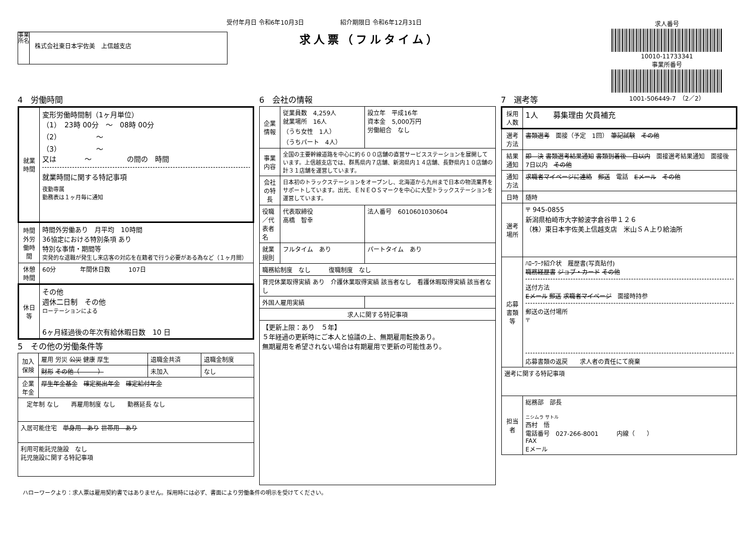受付年月日 令和6年10月3日　　　　　　紹介期限日 令和6年12月31日
求人票（フルタイム）
事業所名
株式会社東日本宇佐美　上信越支店
求人番号
10010-11733341
事業所番号
1001-506449-7　（2／2）
4　労働時間
| 就業時間 | 変形労働時間制（1ヶ月単位） （1） 23時 00分 ～ 08時 00分 （2） ～ （3） ～ 又は ～ の間の 時間 就業時間に関する特記事項 夜勤専属 勤務表は１ヶ月毎に通知 |
| 時間外労働時間 | 時間外労働あり 月平均 10時間 36協定における特別条項 あり 特別な事情・期間等 突発的な退職が発生し来店客の対応を在籍者で行う必要がある為など（１ヶ月間） |
| 休憩時間 | 60分 年間休日数 107日 |
| 休日等 | その他 週休二日制 その他 ローテーションによる 6ヶ月経過後の年次有給休暇日数 10 日 |
5　その他の労働条件等
| 加入保険 | 雇用 労災 公災 健康 厚生 | 退職金共済 | 退職金制度 |
| | 財形 その他（ ） | 未加入 | なし |
| 企業年金 | 厚生年金基金 確定拠出年金 確定給付年金 | | |
| 定年制 なし 再雇用制度 なし 勤務延長 なし | | | |
| 入居可能住宅 単身用 あり 世帯用 あり | | | |
| 利用可能託児施設 なし 託児施設に関する特記事項 | | | |
6　会社の情報
| 企業情報 | 従業員数 4,259人 就業場所 16人 （うち女性 1人） （うちパート 4人） | 設立年 平成16年 資本金 5,000万円 労働組合 なし |
| 事業内容 | 全国の主要幹線道路を中心に約６００店舗の直営サービスステーションを展開しています。上信越支店では、群馬県内７店舗、新潟県内１４店舗、長野県内１０店舗の計３１店舗を運営しています。 | |
| 会社の特長 | 日本初のトラックステーションをオープンし、北海道から九州まで日本の物流業界をサポートしています。出光、ＥＮＥＯＳマークを中心に大型トラックステーションを運営しています。 | |
| 役職／代表者名 | 代表取締役 高橋 智幸 | 法人番号 6010601030604 |
| 就業規則 | フルタイム あり | パートタイム あり |
| 職務給制度 なし 復職制度 なし | | |
| 育児休業取得実績 あり 介護休業取得実績 該当者なし 看護休暇取得実績 該当者なし | | |
| 外国人雇用実績 | | |
| 求人に関する特記事項 | | |
| 【更新上限：あり ５年】 ５年経過の更新時にご本人と協議の上、無期雇用転換あり。 無期雇用を希望されない場合は有期雇用で更新の可能性あり。 | | |
7　選考等
| 採用人数 | 1人 募集理由 欠員補充 |
| 選考方法 | 書類選考 面接（予定 1回） 筆記試験 その他 |
| 結果通知 | 即 決 書類選考結果通知 書類到着後 日以内 面接選考結果通知 面接後 7日以内 その他 |
| 通知方法 | 求職者マイページに連絡 郵送 電話 Eメール その他 |
| 日時 | 随時 |
| 選考場所 | 〒 945-0855 新潟県柏崎市大字鯨波字倉谷甲１２６ （株）東日本宇佐美上信越支店 米山ＳＡ上り給油所 |
| 応募書類等 | ﾊﾛｰﾜｰｸ紹介状 履歴書(写真貼付) 職務経歴書 ジョブ・カード その他 送付方法 Eメール 郵送 求職者マイページ 面接時持参 郵送の送付場所 〒 応募書類の返戻 求人者の責任にて廃棄 |
| 選考に関する特記事項 | |
| 担当者 | 総務部 部長 ニシムラ サトル 西村 悟 電話番号 027-266-8001 内線（ ） FAX Eメール |
ハローワークより：求人票は雇用契約書ではありません。採用時には必ず、書面により労働条件の明示を受けてください。